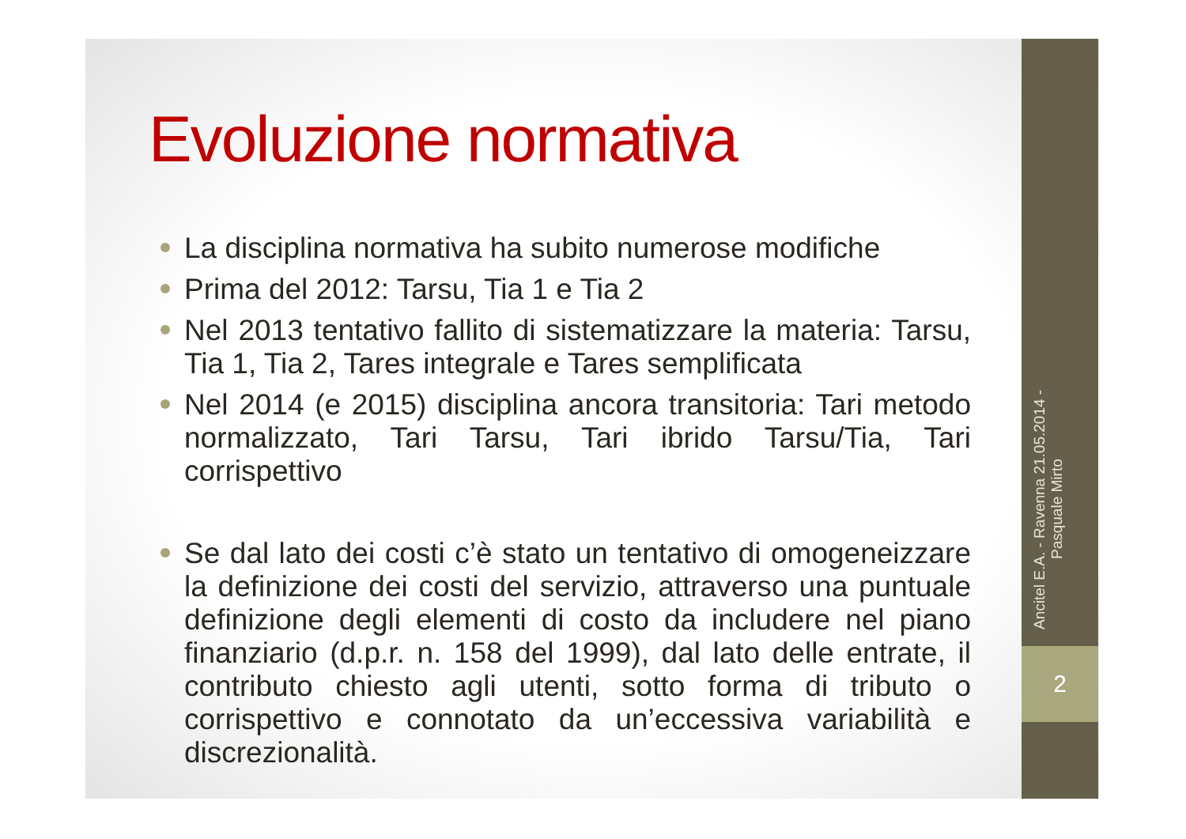Evoluzione normativa
La disciplina normativa ha subito numerose modifiche
Prima del 2012: Tarsu, Tia 1 e Tia 2
Nel 2013 tentativo fallito di sistematizzare la materia: Tarsu, Tia 1, Tia 2, Tares integrale e Tares semplificata
Nel 2014 (e 2015) disciplina ancora transitoria: Tari metodo normalizzato, Tari Tarsu, Tari ibrido Tarsu/Tia, Tari corrispettivo
Se dal lato dei costi c’è stato un tentativo di omogeneizzare la definizione dei costi del servizio, attraverso una puntuale definizione degli elementi di costo da includere nel piano finanziario (d.p.r. n. 158 del 1999), dal lato delle entrate, il contributo chiesto agli utenti, sotto forma di tributo o corrispettivo e connotato da un’eccessiva variabilità e discrezionalità.
Ancitel E.A. - Ravenna 21.05.2014 - Pasquale Mirto
2